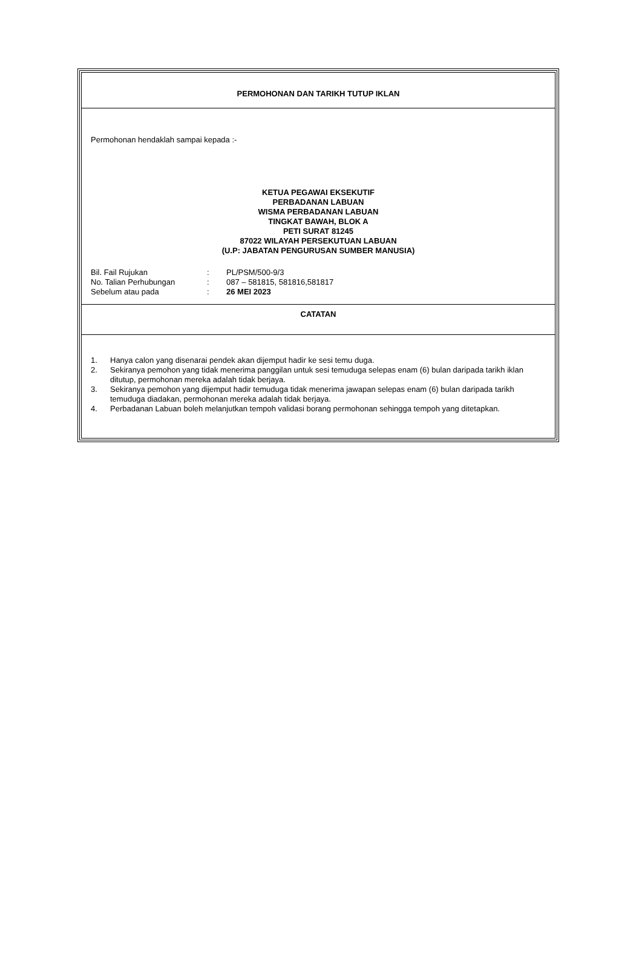PERMOHONAN DAN TARIKH TUTUP IKLAN
Permohonan hendaklah sampai kepada :-
KETUA PEGAWAI EKSEKUTIF
PERBADANAN LABUAN
WISMA PERBADANAN LABUAN
TINGKAT BAWAH, BLOK A
PETI SURAT 81245
87022 WILAYAH PERSEKUTUAN LABUAN
(U.P: JABATAN PENGURUSAN SUMBER MANUSIA)
Bil. Fail Rujukan: PL/PSM/500-9/3
No. Talian Perhubungan: 087 – 581815, 581816,581817
Sebelum atau pada: 26 MEI 2023
CATATAN
1. Hanya calon yang disenarai pendek akan dijemput hadir ke sesi temu duga.
2. Sekiranya pemohon yang tidak menerima panggilan untuk sesi temuduga selepas enam (6) bulan daripada tarikh iklan ditutup, permohonan mereka adalah tidak berjaya.
3. Sekiranya pemohon yang dijemput hadir temuduga tidak menerima jawapan selepas enam (6) bulan daripada tarikh temuduga diadakan, permohonan mereka adalah tidak berjaya.
4. Perbadanan Labuan boleh melanjutkan tempoh validasi borang permohonan sehingga tempoh yang ditetapkan.